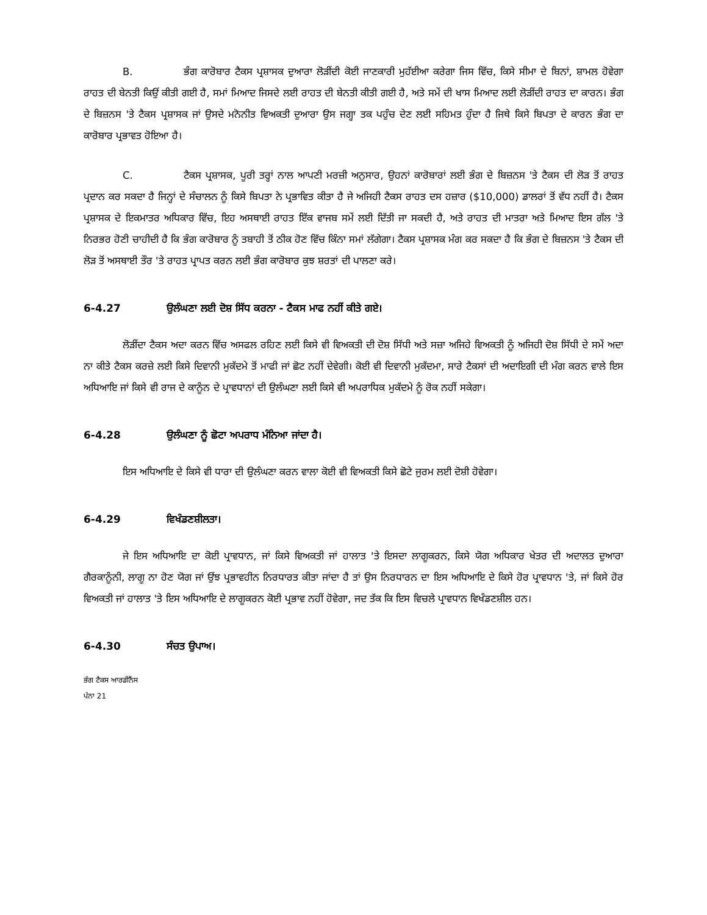B. ਭੰਗ ਕਾਰੋਬਾਰ ਟੈਕਸ ਪ੍ਰਸ਼ਾਸਕ ਦੁਆਰਾ ਲੋੜੀਂਦੀ ਕੋਈ ਜਾਣਕਾਰੀ ਮੁਹੱਈਆ ਕਰੇਗਾ ਜਿਸ ਵਿੱਚ, ਕਿਸੇ ਸੀਮਾ ਦੇ ਬਿਨਾਂ, ਸ਼ਾਮਲ ਹੋਵੇਗਾ ਰਾਹਤ ਦੀ ਬੇਨਤੀ ਕਿਉਂ ਕੀਤੀ ਗਈ ਹੈ, ਸਮਾਂ ਮਿਆਦ ਜਿਸਦੇ ਲਈ ਰਾਹਤ ਦੀ ਬੇਨਤੀ ਕੀਤੀ ਗਈ ਹੈ, ਅਤੇ ਸਮੇਂ ਦੀ ਖਾਸ ਮਿਆਦ ਲਈ ਲੋੜੀਂਦੀ ਰਾਹਤ ਦਾ ਕਾਰਨ। ਭੰਗ ਦੇ ਬਿਜ਼ਨਸ 'ਤੇ ਟੈਕਸ ਪ੍ਰਸ਼ਾਸਕ ਜਾਂ ਉਸਦੇ ਮਨੋਨੀਤ ਵਿਅਕਤੀ ਦੁਆਰਾ ਉਸ ਜਗ੍ਹਾ ਤਕ ਪਹੁੰਚ ਦੇਣ ਲਈ ਸਹਿਮਤ ਹੁੰਦਾ ਹੈ ਜਿਥੇ ਕਿਸੇ ਬਿਪਤਾ ਦੇ ਕਾਰਨ ਭੰਗ ਦਾ ਕਾਰੋਬਾਰ ਪ੍ਰਭਾਵਤ ਹੋਇਆ ਹੈ।
C. ਟੈਕਸ ਪ੍ਰਸ਼ਾਸਕ, ਪੂਰੀ ਤਰ੍ਹਾਂ ਨਾਲ ਆਪਣੀ ਮਰਜ਼ੀ ਅਨੁਸਾਰ, ਉਹਨਾਂ ਕਾਰੋਬਾਰਾਂ ਲਈ ਭੰਗ ਦੇ ਬਿਜ਼ਨਸ 'ਤੇ ਟੈਕਸ ਦੀ ਲੋੜ ਤੋਂ ਰਾਹਤ ਪ੍ਰਦਾਨ ਕਰ ਸਕਦਾ ਹੈ ਜਿਨ੍ਹਾਂ ਦੇ ਸੰਚਾਲਨ ਨੂੰ ਕਿਸੇ ਬਿਪਤਾ ਨੇ ਪ੍ਰਭਾਵਿਤ ਕੀਤਾ ਹੈ ਜੇ ਅਜਿਹੀ ਟੈਕਸ ਰਾਹਤ ਦਸ ਹਜ਼ਾਰ ($10,000) ਡਾਲਰਾਂ ਤੋਂ ਵੱਧ ਨਹੀਂ ਹੈ। ਟੈਕਸ ਪ੍ਰਸ਼ਾਸਕ ਦੇ ਇਕਮਾਤਰ ਅਧਿਕਾਰ ਵਿੱਚ, ਇਹ ਅਸਥਾਈ ਰਾਹਤ ਇੱਕ ਵਾਜਬ ਸਮੇਂ ਲਈ ਦਿੱਤੀ ਜਾ ਸਕਦੀ ਹੈ, ਅਤੇ ਰਾਹਤ ਦੀ ਮਾਤਰਾ ਅਤੇ ਮਿਆਦ ਇਸ ਗੱਲ 'ਤੇ ਨਿਰਭਰ ਹੋਣੀ ਚਾਹੀਦੀ ਹੈ ਕਿ ਭੰਗ ਕਾਰੋਬਾਰ ਨੂੰ ਤਬਾਹੀ ਤੋਂ ਠੀਕ ਹੋਣ ਵਿੱਚ ਕਿੰਨਾ ਸਮਾਂ ਲੱਗੇਗਾ। ਟੈਕਸ ਪ੍ਰਸ਼ਾਸਕ ਮੰਗ ਕਰ ਸਕਦਾ ਹੈ ਕਿ ਭੰਗ ਦੇ ਬਿਜ਼ਨਸ 'ਤੇ ਟੈਕਸ ਦੀ ਲੋੜ ਤੋਂ ਅਸਥਾਈ ਤੌਰ 'ਤੇ ਰਾਹਤ ਪ੍ਰਾਪਤ ਕਰਨ ਲਈ ਭੰਗ ਕਾਰੋਬਾਰ ਕੁਝ ਸ਼ਰਤਾਂ ਦੀ ਪਾਲਣਾ ਕਰੇ।
6-4.27 ਉਲੰਘਣਾ ਲਈ ਦੋਸ਼ ਸਿੱਧ ਕਰਨਾ - ਟੈਕਸ ਮਾਫ ਨਹੀਂ ਕੀਤੇ ਗਏ।
ਲੋੜੀਂਦਾ ਟੈਕਸ ਅਦਾ ਕਰਨ ਵਿੱਚ ਅਸਫਲ ਰਹਿਣ ਲਈ ਕਿਸੇ ਵੀ ਵਿਅਕਤੀ ਦੀ ਦੋਸ਼ ਸਿੱਧੀ ਅਤੇ ਸਜ਼ਾ ਅਜਿਹੇ ਵਿਅਕਤੀ ਨੂੰ ਅਜਿਹੀ ਦੋਸ਼ ਸਿੱਧੀ ਦੇ ਸਮੇਂ ਅਦਾ ਨਾ ਕੀਤੇ ਟੈਕਸ ਕਰਜ਼ੇ ਲਈ ਕਿਸੇ ਦਿਵਾਨੀ ਮੁਕੱਦਮੇ ਤੋਂ ਮਾਫੀ ਜਾਂ ਛੋਟ ਨਹੀਂ ਦੇਵੇਗੀ। ਕੋਈ ਵੀ ਦਿਵਾਨੀ ਮੁਕੱਦਮਾ, ਸਾਰੇ ਟੈਕਸਾਂ ਦੀ ਅਦਾਇਗੀ ਦੀ ਮੰਗ ਕਰਨ ਵਾਲੇ ਇਸ ਅਧਿਆਇ ਜਾਂ ਕਿਸੇ ਵੀ ਰਾਜ ਦੇ ਕਾਨੂੰਨ ਦੇ ਪ੍ਰਾਵਧਾਨਾਂ ਦੀ ਉਲੰਘਣਾ ਲਈ ਕਿਸੇ ਵੀ ਅਪਰਾਧਿਕ ਮੁਕੱਦਮੇ ਨੂੰ ਰੋਕ ਨਹੀਂ ਸਕੇਗਾ।
6-4.28 ਉਲੰਘਣਾ ਨੂੰ ਛੋਟਾ ਅਪਰਾਧ ਮੰਨਿਆ ਜਾਂਦਾ ਹੈ।
ਇਸ ਅਧਿਆਇ ਦੇ ਕਿਸੇ ਵੀ ਧਾਰਾ ਦੀ ਉਲੰਘਣਾ ਕਰਨ ਵਾਲਾ ਕੋਈ ਵੀ ਵਿਅਕਤੀ ਕਿਸੇ ਛੋਟੇ ਜੁਰਮ ਲਈ ਦੋਸ਼ੀ ਹੋਵੇਗਾ।
6-4.29 ਵਿਖੰਡਣਸ਼ੀਲਤਾ।
ਜੇ ਇਸ ਅਧਿਆਇ ਦਾ ਕੋਈ ਪ੍ਰਾਵਧਾਨ, ਜਾਂ ਕਿਸੇ ਵਿਅਕਤੀ ਜਾਂ ਹਾਲਾਤ 'ਤੇ ਇਸਦਾ ਲਾਗੂਕਰਨ, ਕਿਸੇ ਯੋਗ ਅਧਿਕਾਰ ਖੇਤਰ ਦੀ ਅਦਾਲਤ ਦੁਆਰਾ ਗੈਰਕਾਨੂੰਨੀ, ਲਾਗੂ ਨਾ ਹੋਣ ਯੋਗ ਜਾਂ ਉਂਝ ਪ੍ਰਭਾਵਹੀਨ ਨਿਰਧਾਰਤ ਕੀਤਾ ਜਾਂਦਾ ਹੈ ਤਾਂ ਉਸ ਨਿਰਧਾਰਨ ਦਾ ਇਸ ਅਧਿਆਇ ਦੇ ਕਿਸੇ ਹੋਰ ਪ੍ਰਾਵਧਾਨ 'ਤੇ, ਜਾਂ ਕਿਸੇ ਹੋਰ ਵਿਅਕਤੀ ਜਾਂ ਹਾਲਾਤ 'ਤੇ ਇਸ ਅਧਿਆਇ ਦੇ ਲਾਗੂਕਰਨ ਕੋਈ ਪ੍ਰਭਾਵ ਨਹੀਂ ਹੋਵੇਗਾ, ਜਦ ਤੱਕ ਕਿ ਇਸ ਵਿਚਲੇ ਪ੍ਰਾਵਧਾਨ ਵਿਖੰਡਣਸ਼ੀਲ ਹਨ।
6-4.30 ਸੰਚਤ ਉਪਾਅ।
ਭੰਗ ਟੈਕਸ ਆਰਡੀਨੈਂਸ
ਪੰਨਾ 21